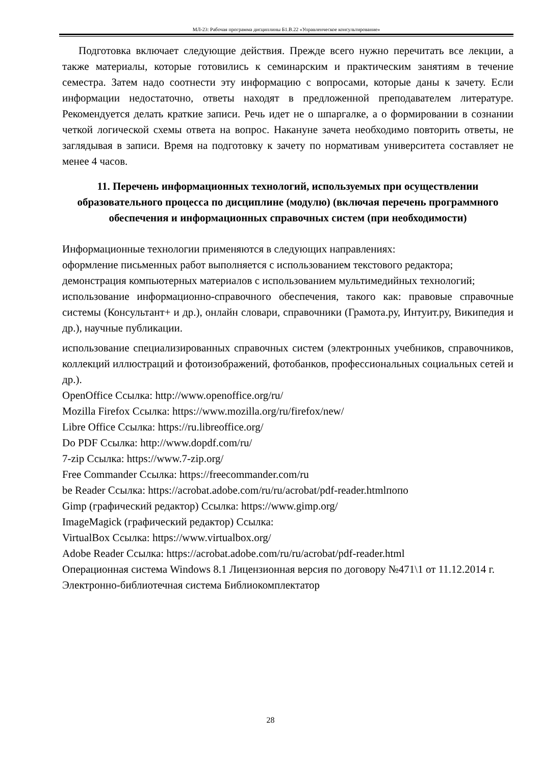МЛ-23: Рабочая программа дисциплины Б1.В.22 «Управленческое консультирование»
Подготовка включает следующие действия. Прежде всего нужно перечитать все лекции, а также материалы, которые готовились к семинарским и практическим занятиям в течение семестра. Затем надо соотнести эту информацию с вопросами, которые даны к зачету. Если информации недостаточно, ответы находят в предложенной преподавателем литературе. Рекомендуется делать краткие записи. Речь идет не о шпаргалке, а о формировании в сознании четкой логической схемы ответа на вопрос. Накануне зачета необходимо повторить ответы, не заглядывая в записи. Время на подготовку к зачету по нормативам университета составляет не менее 4 часов.
11. Перечень информационных технологий, используемых при осуществлении образовательного процесса по дисциплине (модулю) (включая перечень программного обеспечения и информационных справочных систем (при необходимости)
Информационные технологии применяются в следующих направлениях:
оформление письменных работ выполняется с использованием текстового редактора;
демонстрация компьютерных материалов с использованием мультимедийных технологий;
использование информационно-справочного обеспечения, такого как: правовые справочные системы (Консультант+ и др.), онлайн словари, справочники (Грамота.ру, Интуит.ру, Википедия и др.), научные публикации.
использование специализированных справочных систем (электронных учебников, справочников, коллекций иллюстраций и фотоизображений, фотобанков, профессиональных социальных сетей и др.).
OpenOffice Ссылка: http://www.openoffice.org/ru/
Mozilla Firefox Ссылка: https://www.mozilla.org/ru/firefox/new/
Libre Office Ссылка: https://ru.libreoffice.org/
Do PDF Ссылка: http://www.dopdf.com/ru/
7-zip Ссылка: https://www.7-zip.org/
Free Commander Ссылка: https://freecommander.com/ru
be Reader Ссылка: https://acrobat.adobe.com/ru/ru/acrobat/pdf-reader.htmlпопо
Gimp (графический редактор) Ссылка: https://www.gimp.org/
ImageMagick (графический редактор) Ссылка:
VirtualBox Ссылка: https://www.virtualbox.org/
Adobe Reader Ссылка: https://acrobat.adobe.com/ru/ru/acrobat/pdf-reader.html
Операционная система Windows 8.1 Лицензионная версия по договору №471\1 от 11.12.2014 г.
Электронно-библиотечная система Библиокомплектатор
28